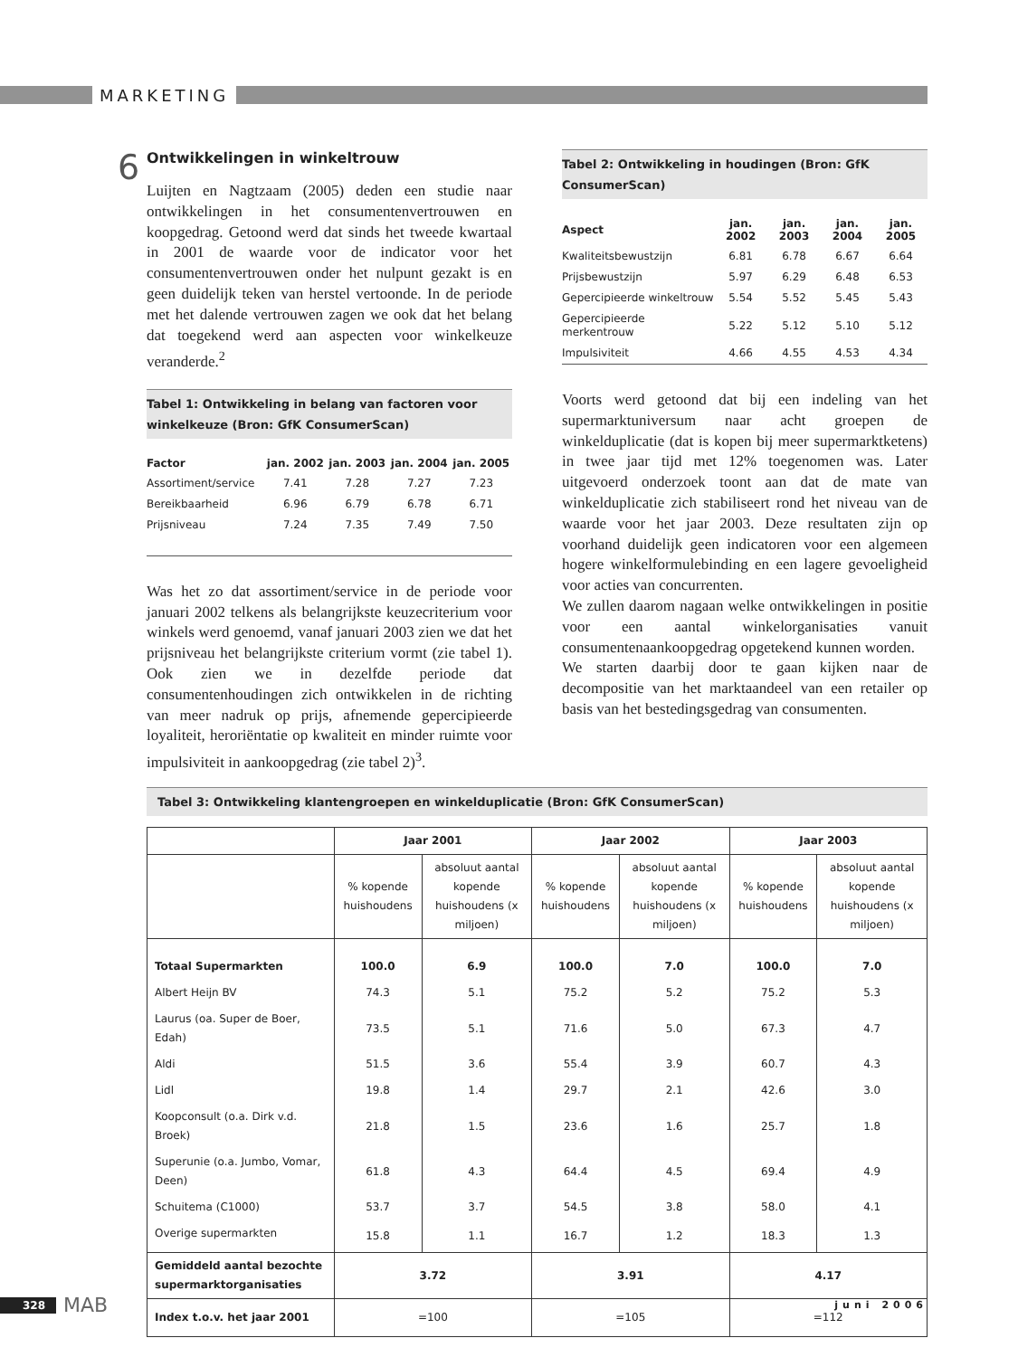MARKETING
6 Ontwikkelingen in winkeltrouw
Luijten en Nagtzaam (2005) deden een studie naar ontwikkelingen in het consumentenvertrouwen en koopgedrag. Getoond werd dat sinds het tweede kwartaal in 2001 de waarde voor de indicator voor het consumentenvertrouwen onder het nulpunt gezakt is en geen duidelijk teken van herstel vertoonde. In de periode met het dalende vertrouwen zagen we ook dat het belang dat toegekend werd aan aspecten voor winkelkeuze veranderde.<sup>2</sup>
Tabel 1: Ontwikkeling in belang van factoren voor winkelkeuze (Bron: GfK ConsumerScan)
| Factor | jan. 2002 | jan. 2003 | jan. 2004 | jan. 2005 |
| --- | --- | --- | --- | --- |
| Assortiment/service | 7.41 | 7.28 | 7.27 | 7.23 |
| Bereikbaarheid | 6.96 | 6.79 | 6.78 | 6.71 |
| Prijsniveau | 7.24 | 7.35 | 7.49 | 7.50 |
Was het zo dat assortiment/service in de periode voor januari 2002 telkens als belangrijkste keuzecriterium voor winkels werd genoemd, vanaf januari 2003 zien we dat het prijsniveau het belangrijkste criterium vormt (zie tabel 1). Ook zien we in dezelfde periode dat consumentenhoudingen zich ontwikkelen in de richting van meer nadruk op prijs, afnemende gepercipieerde loyaliteit, heroriëntatie op kwaliteit en minder ruimte voor impulsiviteit in aankoopgedrag (zie tabel 2)<sup>3</sup>.
Tabel 2: Ontwikkeling in houdingen (Bron: GfK ConsumerScan)
| Aspect | jan. 2002 | jan. 2003 | jan. 2004 | jan. 2005 |
| --- | --- | --- | --- | --- |
| Kwaliteitsbewustzijn | 6.81 | 6.78 | 6.67 | 6.64 |
| Prijsbewustzijn | 5.97 | 6.29 | 6.48 | 6.53 |
| Gepercipieerde winkeltrouw | 5.54 | 5.52 | 5.45 | 5.43 |
| Gepercipieerde merkentrouw | 5.22 | 5.12 | 5.10 | 5.12 |
| Impulsiviteit | 4.66 | 4.55 | 4.53 | 4.34 |
Voorts werd getoond dat bij een indeling van het supermarktuniversum naar acht groepen de winkelduplicatie (dat is kopen bij meer supermarktketens) in twee jaar tijd met 12% toegenomen was. Later uitgevoerd onderzoek toont aan dat de mate van winkelduplicatie zich stabiliseert rond het niveau van de waarde voor het jaar 2003. Deze resultaten zijn op voorhand duidelijk geen indicatoren voor een algemeen hogere winkelformulebinding en een lagere gevoeligheid voor acties van concurrenten.
We zullen daarom nagaan welke ontwikkelingen in positie voor een aantal winkelorganisaties vanuit consumentenaankoopgedrag opgetekend kunnen worden.
We starten daarbij door te gaan kijken naar de decompositie van het marktaandeel van een retailer op basis van het bestedingsgedrag van consumenten.
Tabel 3: Ontwikkeling klantengroepen en winkelduplicatie (Bron: GfK ConsumerScan)
| | Jaar 2001 | | Jaar 2002 | | Jaar 2003 | |
| --- | --- | --- | --- | --- | --- | --- |
| | % kopende huishoudens | absoluut aantal kopende huishoudens (x miljoen) | % kopende huishoudens | absoluut aantal kopende huishoudens (x miljoen) | % kopende huishoudens | absoluut aantal kopende huishoudens (x miljoen) |
| Totaal Supermarkten | 100.0 | 6.9 | 100.0 | 7.0 | 100.0 | 7.0 |
| Albert Heijn BV | 74.3 | 5.1 | 75.2 | 5.2 | 75.2 | 5.3 |
| Laurus (oa. Super de Boer, Edah) | 73.5 | 5.1 | 71.6 | 5.0 | 67.3 | 4.7 |
| Aldi | 51.5 | 3.6 | 55.4 | 3.9 | 60.7 | 4.3 |
| Lidl | 19.8 | 1.4 | 29.7 | 2.1 | 42.6 | 3.0 |
| Koopconsult (o.a. Dirk v.d. Broek) | 21.8 | 1.5 | 23.6 | 1.6 | 25.7 | 1.8 |
| Superunie (o.a. Jumbo, Vomar, Deen) | 61.8 | 4.3 | 64.4 | 4.5 | 69.4 | 4.9 |
| Schuitema (C1000) | 53.7 | 3.7 | 54.5 | 3.8 | 58.0 | 4.1 |
| Overige supermarkten | 15.8 | 1.1 | 16.7 | 1.2 | 18.3 | 1.3 |
| Gemiddeld aantal bezochte supermarktorganisaties | 3.72 | | 3.91 | | 4.17 | |
| Index t.o.v. het jaar 2001 | =100 | | =105 | | =112 | |
328 MAB
juni 2006